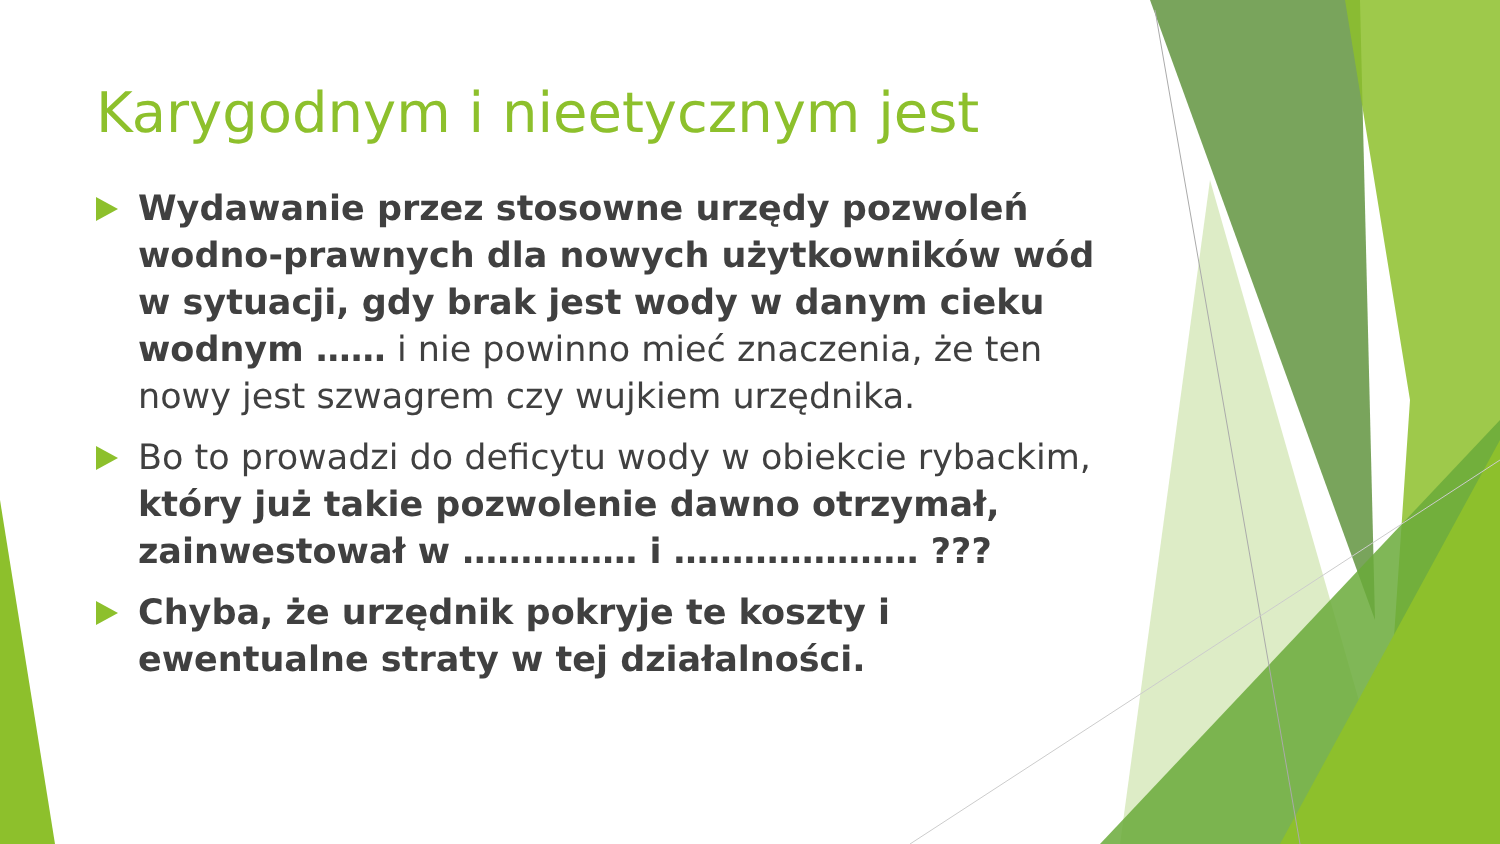Karygodnym i nieetycznym jest
Wydawanie przez stosowne urzędy pozwoleń wodno-prawnych dla nowych użytkowników wód w sytuacji, gdy brak jest wody w danym cieku wodnym …… i nie powinno mieć znaczenia, że ten nowy jest szwagrem czy wujkiem urzędnika.
Bo to prowadzi do deficytu wody w obiekcie rybackim, który już takie pozwolenie dawno otrzymał, zainwestował w …………… i ………………… ???
Chyba, że urzędnik pokryje te koszty i ewentualne straty w tej działalności.